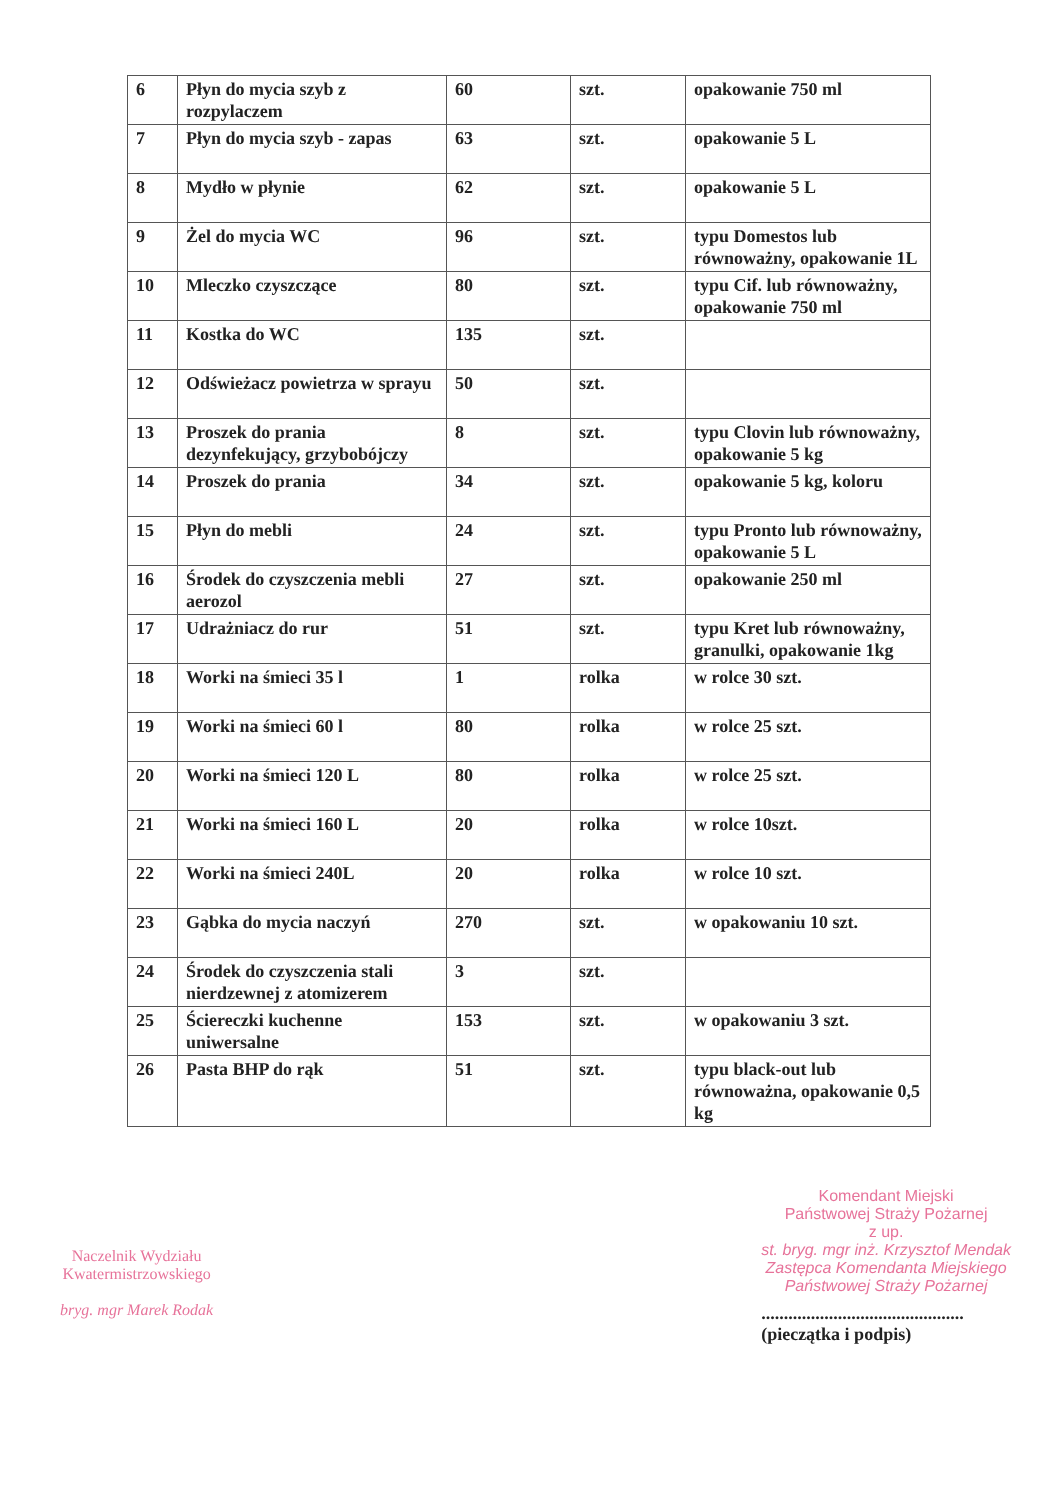| 6 | Płyn do mycia szyb z rozpylaczem | 60 | szt. | opakowanie 750 ml |
| 7 | Płyn do mycia szyb - zapas | 63 | szt. | opakowanie 5 L |
| 8 | Mydło w płynie | 62 | szt. | opakowanie 5 L |
| 9 | Żel do mycia WC | 96 | szt. | typu Domestos lub równoważny, opakowanie 1L |
| 10 | Mleczko czyszczące | 80 | szt. | typu Cif. lub równoważny, opakowanie 750 ml |
| 11 | Kostka do WC | 135 | szt. | |
| 12 | Odświeżacz powietrza w sprayu | 50 | szt. | |
| 13 | Proszek do prania dezynfekujący, grzybobójczy | 8 | szt. | typu Clovin lub równoważny, opakowanie 5 kg |
| 14 | Proszek do prania | 34 | szt. | opakowanie 5 kg, koloru |
| 15 | Płyn do mebli | 24 | szt. | typu Pronto lub równoważny, opakowanie 5 L |
| 16 | Środek do czyszczenia mebli aerozol | 27 | szt. | opakowanie 250 ml |
| 17 | Udrażniacz do rur | 51 | szt. | typu Kret lub równoważny, granulki, opakowanie 1kg |
| 18 | Worki na śmieci 35 l | 1 | rolka | w rolce 30 szt. |
| 19 | Worki na śmieci 60 l | 80 | rolka | w rolce 25 szt. |
| 20 | Worki na śmieci 120 L | 80 | rolka | w rolce 25 szt. |
| 21 | Worki na śmieci 160 L | 20 | rolka | w rolce 10szt. |
| 22 | Worki na śmieci 240L | 20 | rolka | w rolce 10 szt. |
| 23 | Gąbka do mycia naczyń | 270 | szt. | w opakowaniu 10 szt. |
| 24 | Środek do czyszczenia stali nierdzewnej z atomizerem | 3 | szt. | |
| 25 | Ściereczki kuchenne uniwersalne | 153 | szt. | w opakowaniu 3 szt. |
| 26 | Pasta BHP do rąk | 51 | szt. | typu black-out lub równoważna, opakowanie 0,5 kg |
Naczelnik Wydziału
Kwatermistrzowskiego
bryg. mgr Marek Rodak
Komendant Miejski
Państwowej Straży Pożarnej
z up.
st. bryg. mgr inż. Krzysztof Mendak
Zastępca Komendanta Miejskiego
Państwowej Straży Pożarnej
.............................................
(pieczątka i podpis)